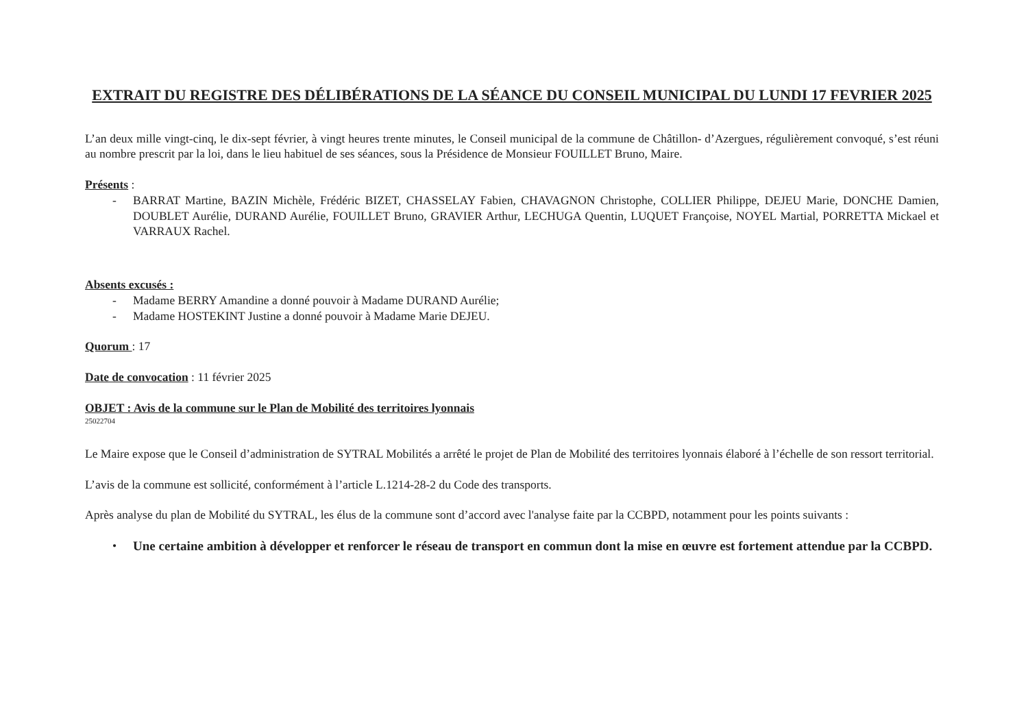EXTRAIT DU REGISTRE DES DÉLIBÉRATIONS DE LA SÉANCE DU CONSEIL MUNICIPAL DU LUNDI 17 FEVRIER 2025
L’an deux mille vingt-cinq, le dix-sept février, à vingt heures trente minutes, le Conseil municipal de la commune de Châtillon- d’Azergues, régulièrement convoqué, s’est réuni au nombre prescrit par la loi, dans le lieu habituel de ses séances, sous la Présidence de Monsieur FOUILLET Bruno, Maire.
Présents :
- BARRAT Martine, BAZIN Michèle, Frédéric BIZET, CHASSELAY Fabien, CHAVAGNON Christophe, COLLIER Philippe, DEJEU Marie, DONCHE Damien, DOUBLET Aurélie, DURAND Aurélie, FOUILLET Bruno, GRAVIER Arthur, LECHUGA Quentin, LUQUET Françoise, NOYEL Martial, PORRETTA Mickael et VARRAUX Rachel.
Absents excusés :
- Madame BERRY Amandine a donné pouvoir à Madame DURAND Aurélie;
- Madame HOSTEKINT Justine a donné pouvoir à Madame Marie DEJEU.
Quorum : 17
Date de convocation : 11 février 2025
OBJET : Avis de la commune sur le Plan de Mobilité des territoires lyonnais
25022704
Le Maire expose que le Conseil d’administration de SYTRAL Mobilités a arrêté le projet de Plan de Mobilité des territoires lyonnais élaboré à l’échelle de son ressort territorial.
L’avis de la commune est sollicité, conformément à l’article L.1214-28-2 du Code des transports.
Après analyse du plan de Mobilité du SYTRAL, les élus de la commune sont d’accord avec l'analyse faite par la CCBPD, notamment pour les points suivants :
• Une certaine ambition à développer et renforcer le réseau de transport en commun dont la mise en œuvre est fortement attendue par la CCBPD.